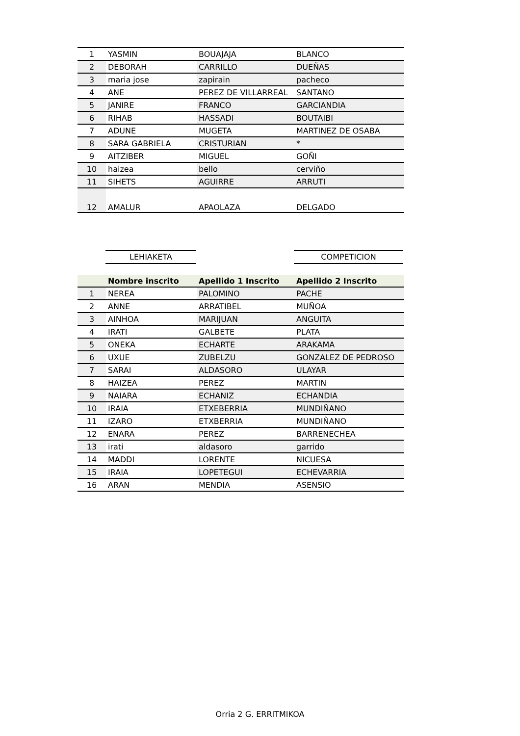| 1 | YASMIN | BOUAJAJA | BLANCO |
| 2 | DEBORAH | CARRILLO | DUEÑAS |
| 3 | maria jose | zapirain | pacheco |
| 4 | ANE | PEREZ DE VILLARREAL | SANTANO |
| 5 | JANIRE | FRANCO | GARCIANDIA |
| 6 | RIHAB | HASSADI | BOUTAIBI |
| 7 | ADUNE | MUGETA | MARTINEZ DE OSABA |
| 8 | SARA GABRIELA | CRISTURIAN | * |
| 9 | AITZIBER | MIGUEL | GOÑI |
| 10 | haizea | bello | cerviño |
| 11 | SIHETS | AGUIRRE | ARRUTI |
| 12 | AMALUR | APAOLAZA | DELGADO |
LEHIAKETA COMPETICION
| | Nombre inscrito | Apellido 1 Inscrito | Apellido 2 Inscrito |
| --- | --- | --- | --- |
| 1 | NEREA | PALOMINO | PACHE |
| 2 | ANNE | ARRATIBEL | MUÑOA |
| 3 | AINHOA | MARIJUAN | ANGUITA |
| 4 | IRATI | GALBETE | PLATA |
| 5 | ONEKA | ECHARTE | ARAKAMA |
| 6 | UXUE | ZUBELZU | GONZALEZ DE PEDROSO |
| 7 | SARAI | ALDASORO | ULAYAR |
| 8 | HAIZEA | PEREZ | MARTIN |
| 9 | NAIARA | ECHANIZ | ECHANDIA |
| 10 | IRAIA | ETXEBERRIA | MUNDIÑANO |
| 11 | IZARO | ETXBERRIA | MUNDIÑANO |
| 12 | ENARA | PEREZ | BARRENECHEA |
| 13 | irati | aldasoro | garrido |
| 14 | MADDI | LORENTE | NICUESA |
| 15 | IRAIA | LOPETEGUI | ECHEVARRIA |
| 16 | ARAN | MENDIA | ASENSIO |
Orria 2 G. ERRITMIKOA